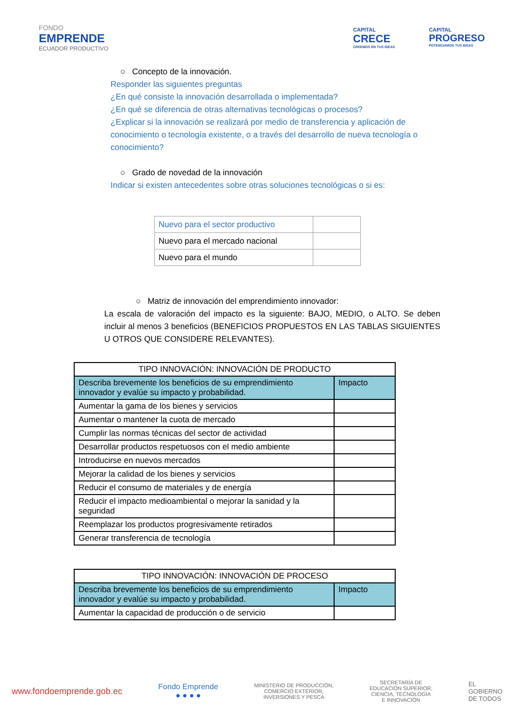FONDO
EMPRENDE
ECUADOR PRODUCTIVO
CAPITAL
CRECE
CREEMOS EN TUS IDEAS
CAPITAL
PROGRESO
POTENCIAMOS TUS IDEAS
○ Concepto de la innovación.
Responder las siguientes preguntas
¿En qué consiste la innovación desarrollada o implementada?
¿En qué se diferencia de otras alternativas tecnológicas o procesos?
¿Explicar si la innovación se realizará por medio de transferencia y aplicación de conocimiento o tecnología existente, o a través del desarrollo de nueva tecnología o conocimiento?
○ Grado de novedad de la innovación
Indicar si existen antecedentes sobre otras soluciones tecnológicas o si es:
| Nuevo para el sector productivo | |
| Nuevo para el mercado nacional | |
| Nuevo para el mundo | |
○ Matriz de innovación del emprendimiento innovador:
La escala de valoración del impacto es la siguiente: BAJO, MEDIO, o ALTO. Se deben incluir al menos 3 beneficios (BENEFICIOS PROPUESTOS EN LAS TABLAS SIGUIENTES U OTROS QUE CONSIDERE RELEVANTES).
| TIPO INNOVACIÓN: INNOVACIÓN DE PRODUCTO | |
| --- | --- |
| Describa brevemente los beneficios de su emprendimiento innovador y evalúe su impacto y probabilidad. | Impacto |
| Aumentar la gama de los bienes y servicios | |
| Aumentar o mantener la cuota de mercado | |
| Cumplir las normas técnicas del sector de actividad | |
| Desarrollar productos respetuosos con el medio ambiente | |
| Introducirse en nuevos mercados | |
| Mejorar la calidad de los bienes y servicios | |
| Reducir el consumo de materiales y de energía | |
| Reducir el impacto medioambiental o mejorar la sanidad y la seguridad | |
| Reemplazar los productos progresivamente retirados | |
| Generar transferencia de tecnología | |
| TIPO INNOVACIÓN: INNOVACIÓN DE PROCESO | |
| --- | --- |
| Describa brevemente los beneficios de su emprendimiento innovador y evalúe su impacto y probabilidad. | Impacto |
| Aumentar la capacidad de producción o de servicio | |
www.fondoemprende.gob.ec
Fondo Emprende
● ● ● ●
MINISTERIO DE PRODUCCIÓN,
COMERCIO EXTERIOR,
INVERSIONES Y PESCA
SECRETARÍA DE
EDUCACIÓN SUPERIOR,
CIENCIA, TECNOLOGÍA
E INNOVACIÓN
EL
GOBIERNO
DE TODOS